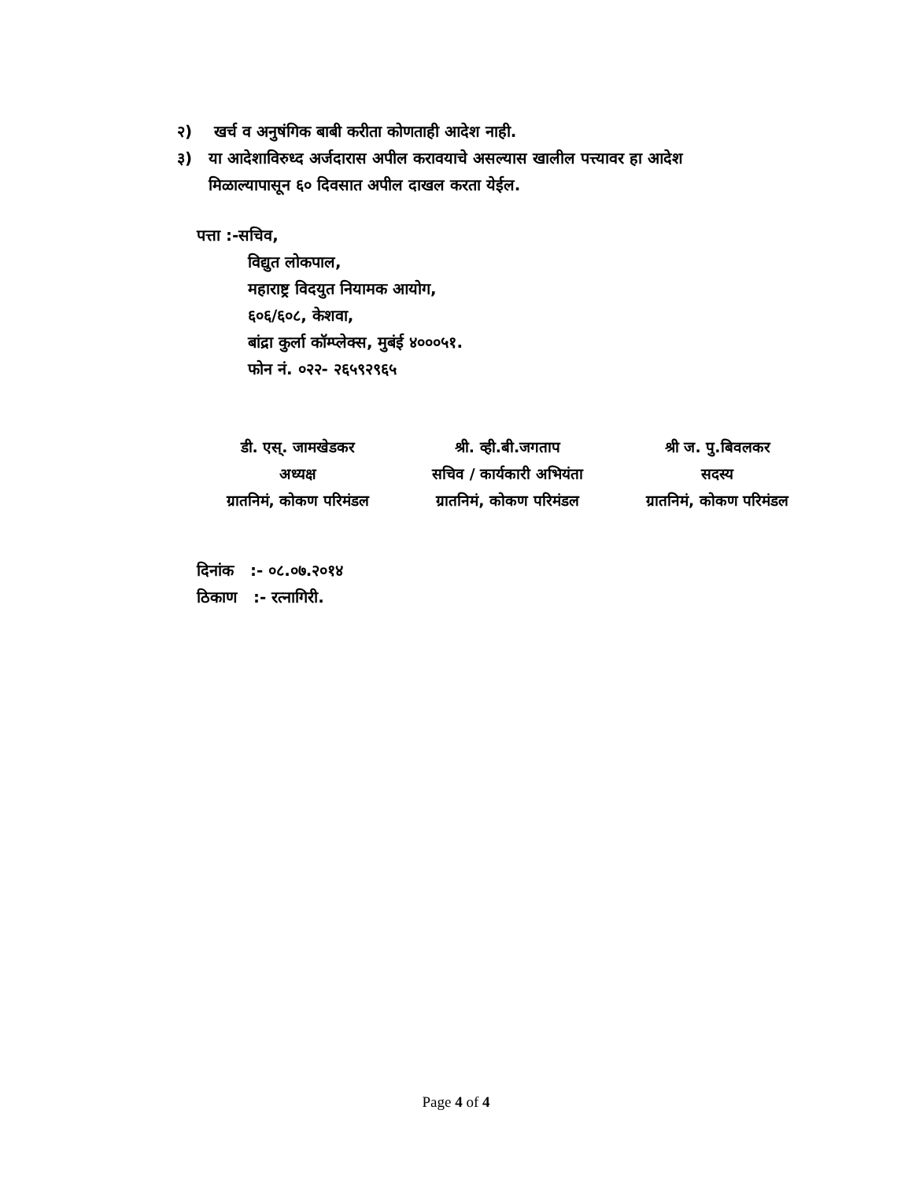२) खर्च व अनुषंगिक बाबी करीता कोणताही आदेश नाही.
३) या आदेशाविरुध्द अर्जदारास अपील करावयाचे असल्यास खालील पत्त्यावर हा आदेश
मिळाल्यापासून ६० दिवसात अपील दाखल करता येईल.
पत्ता :-सचिव,
विद्युत लोकपाल,
महाराष्ट्र विदयुत नियामक आयोग,
६०६/६०८, केशवा,
बांद्रा कुर्ला कॉम्प्लेक्स, मुबंई ४०००५१.
फोन नं. ०२२- २६५९२९६५
डी. एस्. जामखेडकर
अध्यक्ष
ग्रातनिमं, कोकण परिमंडल
श्री. व्ही.बी.जगताप
सचिव / कार्यकारी अभियंता
ग्रातनिमं, कोकण परिमंडल
श्री ज. पु.बिवलकर
सदस्य
ग्रातनिमं, कोकण परिमंडल
दिनांक :- ०८.०७.२०१४
ठिकाण :- रत्नागिरी.
Page 4 of 4